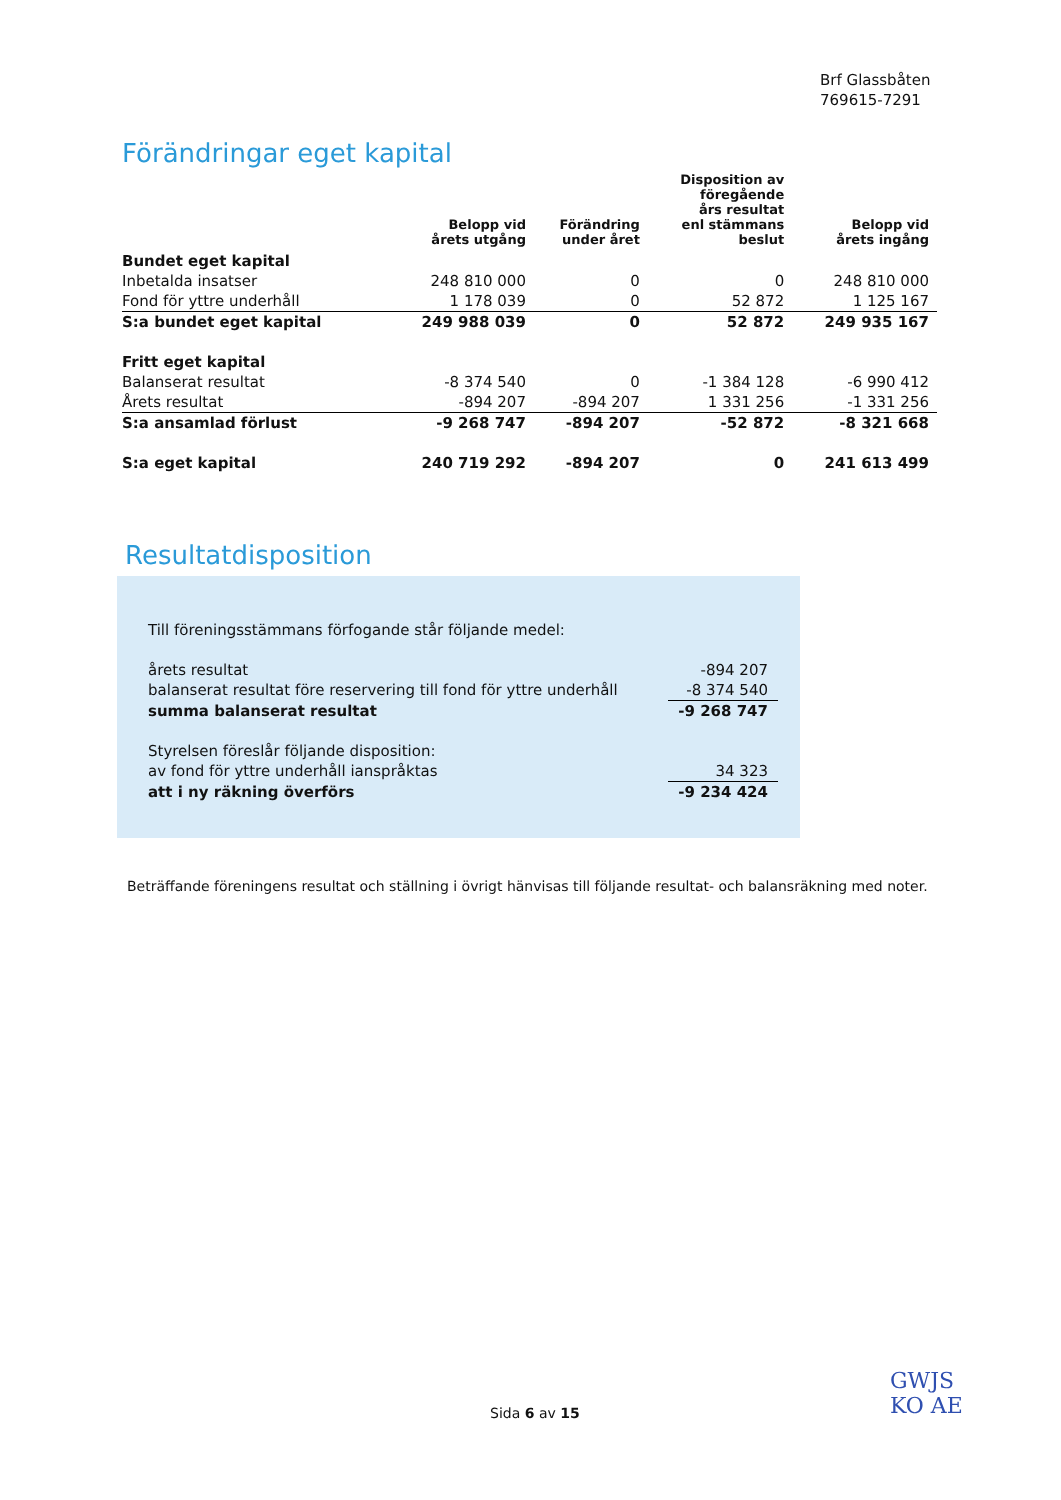Brf Glassbåten
769615-7291
Förändringar eget kapital
| | Belopp vid årets utgång | Förändring under året | Disposition av föregående års resultat enl stämmans beslut | Belopp vid årets ingång |
| --- | --- | --- | --- | --- |
| Bundet eget kapital | | | | |
| Inbetalda insatser | 248 810 000 | 0 | 0 | 248 810 000 |
| Fond för yttre underhåll | 1 178 039 | 0 | 52 872 | 1 125 167 |
| S:a bundet eget kapital | 249 988 039 | 0 | 52 872 | 249 935 167 |
| Fritt eget kapital | | | | |
| Balanserat resultat | -8 374 540 | 0 | -1 384 128 | -6 990 412 |
| Årets resultat | -894 207 | -894 207 | 1 331 256 | -1 331 256 |
| S:a ansamlad förlust | -9 268 747 | -894 207 | -52 872 | -8 321 668 |
| S:a eget kapital | 240 719 292 | -894 207 | 0 | 241 613 499 |
Resultatdisposition
| Till föreningsstämmans förfogande står följande medel: | |
| årets resultat | -894 207 |
| balanserat resultat före reservering till fond för yttre underhåll | -8 374 540 |
| summa balanserat resultat | -9 268 747 |
| Styrelsen föreslår följande disposition: | |
| av fond för yttre underhåll ianspråktas | 34 323 |
| att i ny räkning överförs | -9 234 424 |
Beträffande föreningens resultat och ställning i övrigt hänvisas till följande resultat- och balansräkning med noter.
Sida 6 av 15
GWJS
KO AE